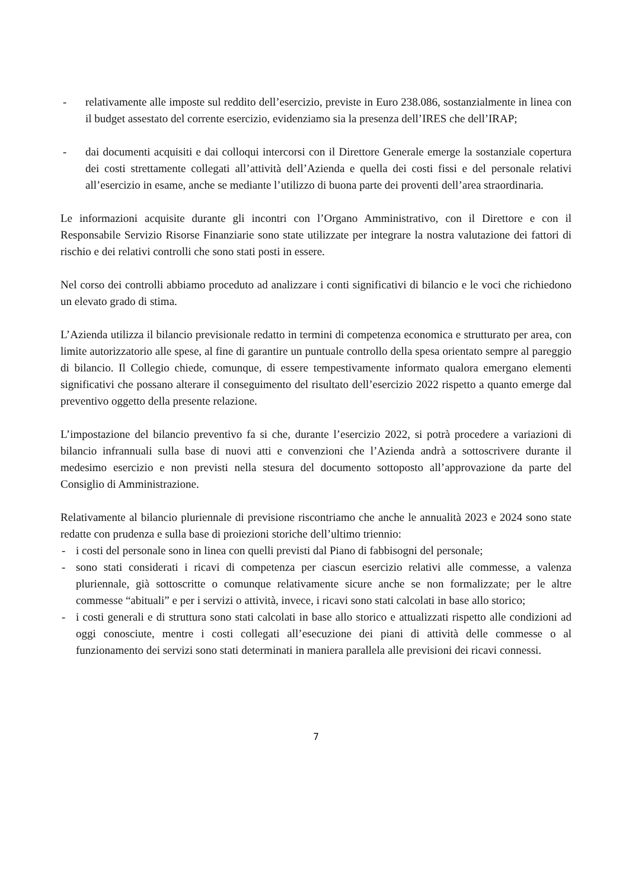- relativamente alle imposte sul reddito dell’esercizio, previste in Euro 238.086, sostanzialmente in linea con il budget assestato del corrente esercizio, evidenziamo sia la presenza dell’IRES che dell’IRAP;
- dai documenti acquisiti e dai colloqui intercorsi con il Direttore Generale emerge la sostanziale copertura dei costi strettamente collegati all’attività dell’Azienda e quella dei costi fissi e del personale relativi all’esercizio in esame, anche se mediante l’utilizzo di buona parte dei proventi dell’area straordinaria.
Le informazioni acquisite durante gli incontri con l’Organo Amministrativo, con il Direttore e con il Responsabile Servizio Risorse Finanziarie sono state utilizzate per integrare la nostra valutazione dei fattori di rischio e dei relativi controlli che sono stati posti in essere.
Nel corso dei controlli abbiamo proceduto ad analizzare i conti significativi di bilancio e le voci che richiedono un elevato grado di stima.
L’Azienda utilizza il bilancio previsionale redatto in termini di competenza economica e strutturato per area, con limite autorizzatorio alle spese, al fine di garantire un puntuale controllo della spesa orientato sempre al pareggio di bilancio. Il Collegio chiede, comunque, di essere tempestivamente informato qualora emergano elementi significativi che possano alterare il conseguimento del risultato dell’esercizio 2022 rispetto a quanto emerge dal preventivo oggetto della presente relazione.
L’impostazione del bilancio preventivo fa si che, durante l’esercizio 2022, si potrà procedere a variazioni di bilancio infrannuali sulla base di nuovi atti e convenzioni che l’Azienda andrà a sottoscrivere durante il medesimo esercizio e non previsti nella stesura del documento sottoposto all’approvazione da parte del Consiglio di Amministrazione.
Relativamente al bilancio pluriennale di previsione riscontriamo che anche le annualità 2023 e 2024 sono state redatte con prudenza e sulla base di proiezioni storiche dell’ultimo triennio:
- i costi del personale sono in linea con quelli previsti dal Piano di fabbisogni del personale;
- sono stati considerati i ricavi di competenza per ciascun esercizio relativi alle commesse, a valenza pluriennale, già sottoscritte o comunque relativamente sicure anche se non formalizzate; per le altre commesse “abituali” e per i servizi o attività, invece, i ricavi sono stati calcolati in base allo storico;
- i costi generali e di struttura sono stati calcolati in base allo storico e attualizzati rispetto alle condizioni ad oggi conosciute, mentre i costi collegati all’esecuzione dei piani di attività delle commesse o al funzionamento dei servizi sono stati determinati in maniera parallela alle previsioni dei ricavi connessi.
7